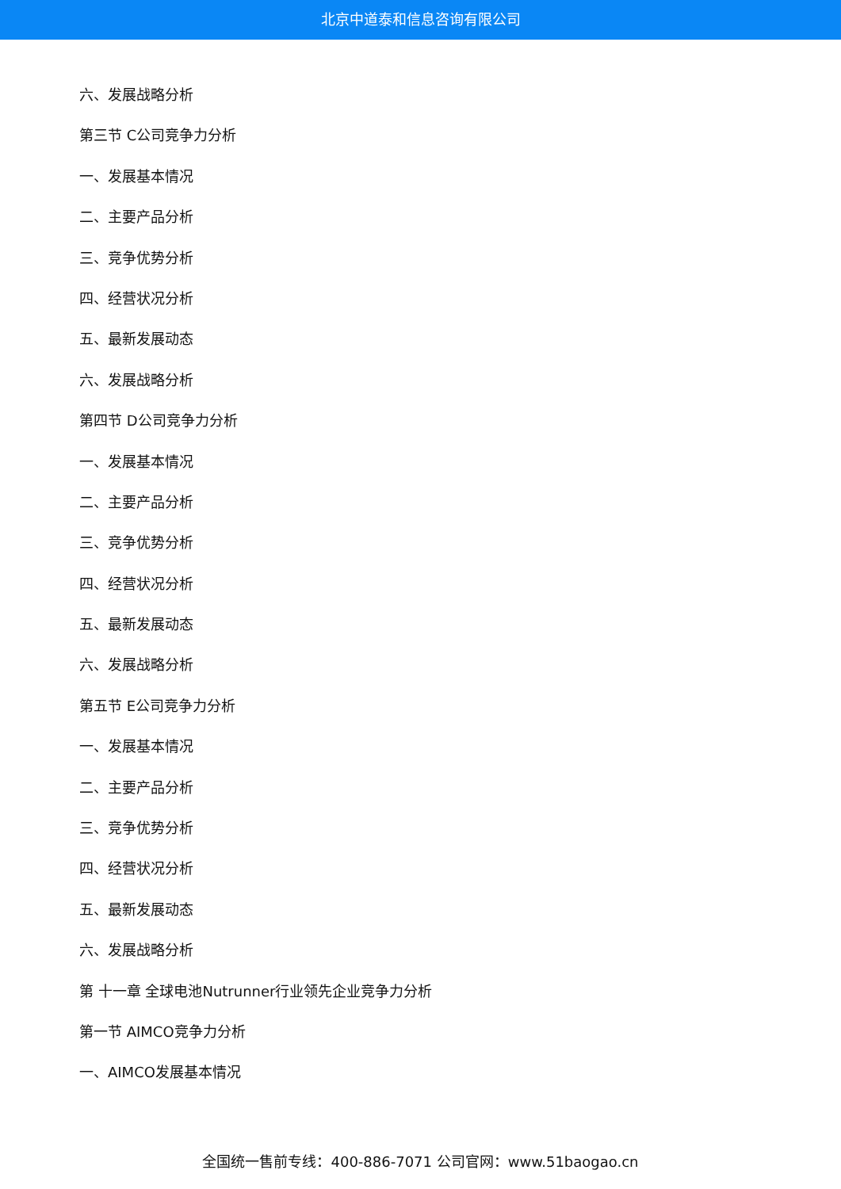北京中道泰和信息咨询有限公司
六、发展战略分析
第三节 C公司竞争力分析
一、发展基本情况
二、主要产品分析
三、竞争优势分析
四、经营状况分析
五、最新发展动态
六、发展战略分析
第四节 D公司竞争力分析
一、发展基本情况
二、主要产品分析
三、竞争优势分析
四、经营状况分析
五、最新发展动态
六、发展战略分析
第五节 E公司竞争力分析
一、发展基本情况
二、主要产品分析
三、竞争优势分析
四、经营状况分析
五、最新发展动态
六、发展战略分析
第 十一章 全球电池Nutrunner行业领先企业竞争力分析
第一节 AIMCO竞争力分析
一、AIMCO发展基本情况
全国统一售前专线：400-886-7071 公司官网：www.51baogao.cn